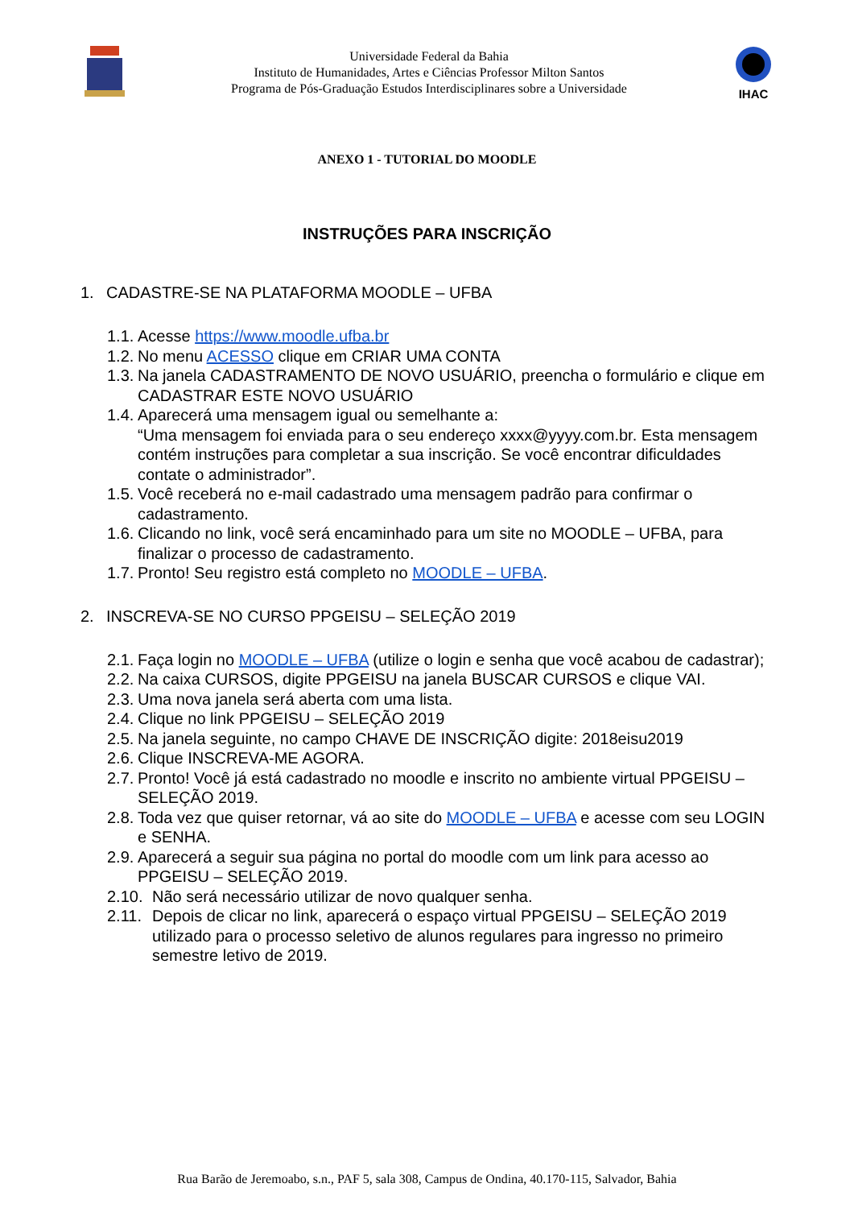Universidade Federal da Bahia
Instituto de Humanidades, Artes e Ciências Professor Milton Santos
Programa de Pós-Graduação Estudos Interdisciplinares sobre a Universidade
IHAC
ANEXO 1 - TUTORIAL DO MOODLE
INSTRUÇÕES PARA INSCRIÇÃO
1. CADASTRE-SE NA PLATAFORMA MOODLE – UFBA
1.1. Acesse https://www.moodle.ufba.br
1.2. No menu ACESSO clique em CRIAR UMA CONTA
1.3. Na janela CADASTRAMENTO DE NOVO USUÁRIO, preencha o formulário e clique em CADASTRAR ESTE NOVO USUÁRIO
1.4. Aparecerá uma mensagem igual ou semelhante a:
“Uma mensagem foi enviada para o seu endereço xxxx@yyyy.com.br. Esta mensagem contém instruções para completar a sua inscrição. Se você encontrar dificuldades contate o administrador”.
1.5. Você receberá no e-mail cadastrado uma mensagem padrão para confirmar o cadastramento.
1.6. Clicando no link, você será encaminhado para um site no MOODLE – UFBA, para finalizar o processo de cadastramento.
1.7. Pronto! Seu registro está completo no MOODLE – UFBA.
2. INSCREVA-SE NO CURSO PPGEISU – SELEÇÃO 2019
2.1. Faça login no MOODLE – UFBA (utilize o login e senha que você acabou de cadastrar);
2.2. Na caixa CURSOS, digite PPGEISU na janela BUSCAR CURSOS e clique VAI.
2.3. Uma nova janela será aberta com uma lista.
2.4. Clique no link PPGEISU – SELEÇÃO 2019
2.5. Na janela seguinte, no campo CHAVE DE INSCRIÇÃO digite: 2018eisu2019
2.6. Clique INSCREVA-ME AGORA.
2.7. Pronto! Você já está cadastrado no moodle e inscrito no ambiente virtual PPGEISU – SELEÇÃO 2019.
2.8. Toda vez que quiser retornar, vá ao site do MOODLE – UFBA e acesse com seu LOGIN e SENHA.
2.9. Aparecerá a seguir sua página no portal do moodle com um link para acesso ao PPGEISU – SELEÇÃO 2019.
2.10. Não será necessário utilizar de novo qualquer senha.
2.11. Depois de clicar no link, aparecerá o espaço virtual PPGEISU – SELEÇÃO 2019 utilizado para o processo seletivo de alunos regulares para ingresso no primeiro semestre letivo de 2019.
Rua Barão de Jeremoabo, s.n., PAF 5, sala 308, Campus de Ondina, 40.170-115, Salvador, Bahia